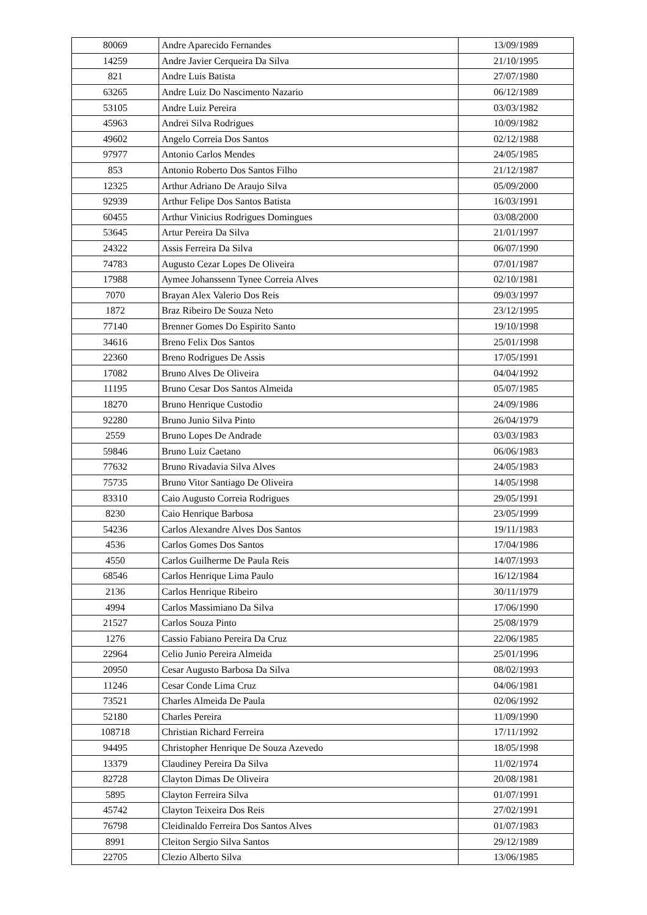| 80069 | Andre Aparecido Fernandes | 13/09/1989 |
| 14259 | Andre Javier Cerqueira Da Silva | 21/10/1995 |
| 821 | Andre Luis Batista | 27/07/1980 |
| 63265 | Andre Luiz Do Nascimento Nazario | 06/12/1989 |
| 53105 | Andre Luiz Pereira | 03/03/1982 |
| 45963 | Andrei Silva Rodrigues | 10/09/1982 |
| 49602 | Angelo Correia Dos Santos | 02/12/1988 |
| 97977 | Antonio Carlos Mendes | 24/05/1985 |
| 853 | Antonio Roberto Dos Santos Filho | 21/12/1987 |
| 12325 | Arthur Adriano De Araujo Silva | 05/09/2000 |
| 92939 | Arthur Felipe Dos Santos Batista | 16/03/1991 |
| 60455 | Arthur Vinicius Rodrigues Domingues | 03/08/2000 |
| 53645 | Artur Pereira Da Silva | 21/01/1997 |
| 24322 | Assis Ferreira Da Silva | 06/07/1990 |
| 74783 | Augusto Cezar Lopes De Oliveira | 07/01/1987 |
| 17988 | Aymee Johanssenn Tynee Correia Alves | 02/10/1981 |
| 7070 | Brayan Alex Valerio Dos Reis | 09/03/1997 |
| 1872 | Braz Ribeiro De Souza Neto | 23/12/1995 |
| 77140 | Brenner Gomes Do Espirito Santo | 19/10/1998 |
| 34616 | Breno Felix Dos Santos | 25/01/1998 |
| 22360 | Breno Rodrigues De Assis | 17/05/1991 |
| 17082 | Bruno Alves De Oliveira | 04/04/1992 |
| 11195 | Bruno Cesar Dos Santos Almeida | 05/07/1985 |
| 18270 | Bruno Henrique Custodio | 24/09/1986 |
| 92280 | Bruno Junio Silva Pinto | 26/04/1979 |
| 2559 | Bruno Lopes De Andrade | 03/03/1983 |
| 59846 | Bruno Luiz Caetano | 06/06/1983 |
| 77632 | Bruno Rivadavia Silva Alves | 24/05/1983 |
| 75735 | Bruno Vitor Santiago De Oliveira | 14/05/1998 |
| 83310 | Caio Augusto Correia Rodrigues | 29/05/1991 |
| 8230 | Caio Henrique Barbosa | 23/05/1999 |
| 54236 | Carlos Alexandre Alves Dos Santos | 19/11/1983 |
| 4536 | Carlos Gomes Dos Santos | 17/04/1986 |
| 4550 | Carlos Guilherme De Paula Reis | 14/07/1993 |
| 68546 | Carlos Henrique Lima Paulo | 16/12/1984 |
| 2136 | Carlos Henrique Ribeiro | 30/11/1979 |
| 4994 | Carlos Massimiano Da Silva | 17/06/1990 |
| 21527 | Carlos Souza Pinto | 25/08/1979 |
| 1276 | Cassio Fabiano Pereira Da Cruz | 22/06/1985 |
| 22964 | Celio Junio Pereira Almeida | 25/01/1996 |
| 20950 | Cesar Augusto Barbosa Da Silva | 08/02/1993 |
| 11246 | Cesar Conde Lima Cruz | 04/06/1981 |
| 73521 | Charles Almeida De Paula | 02/06/1992 |
| 52180 | Charles Pereira | 11/09/1990 |
| 108718 | Christian Richard Ferreira | 17/11/1992 |
| 94495 | Christopher Henrique De Souza Azevedo | 18/05/1998 |
| 13379 | Claudiney Pereira Da Silva | 11/02/1974 |
| 82728 | Clayton Dimas De Oliveira | 20/08/1981 |
| 5895 | Clayton Ferreira Silva | 01/07/1991 |
| 45742 | Clayton Teixeira Dos Reis | 27/02/1991 |
| 76798 | Cleidinaldo Ferreira Dos Santos Alves | 01/07/1983 |
| 8991 | Cleiton Sergio Silva Santos | 29/12/1989 |
| 22705 | Clezio Alberto Silva | 13/06/1985 |